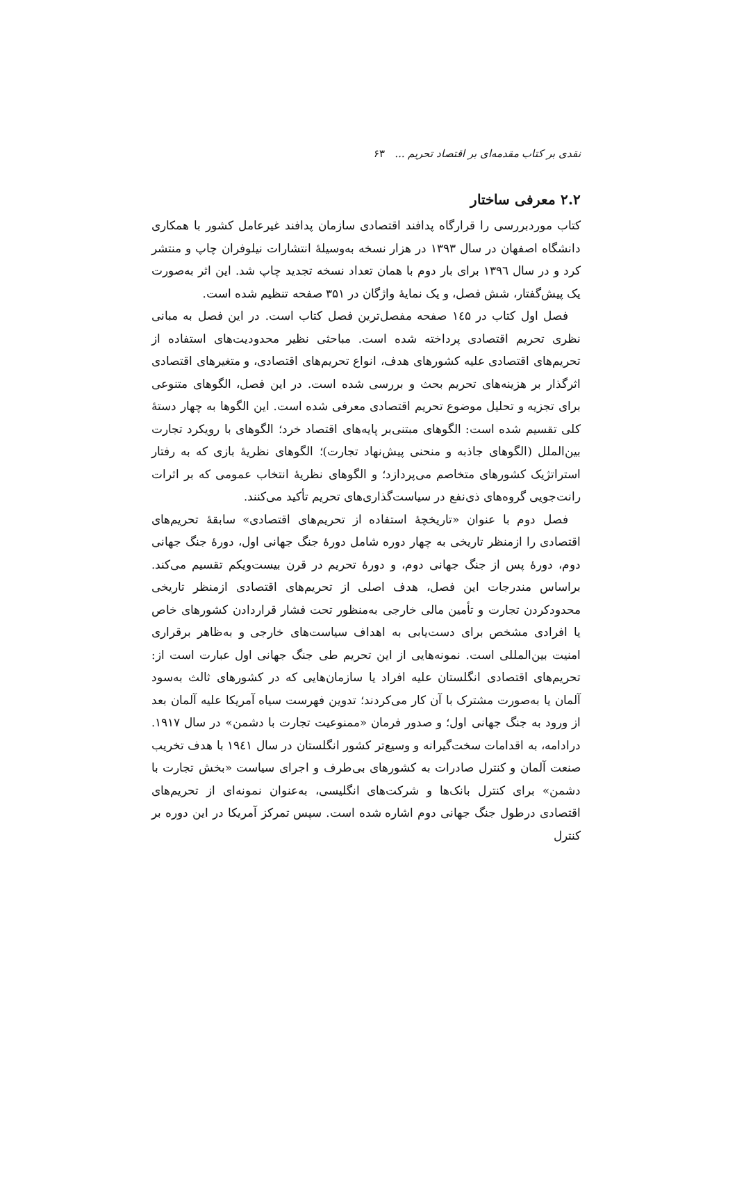نقدی بر کتاب مقدمه‌ای بر اقتصاد تحریم ... ۶۳
۲.۲ معرفی ساختار
کتاب موردبررسی را قرارگاه پدافند اقتصادی سازمان پدافند غیرعامل کشور با همکاری دانشگاه اصفهان در سال ۱۳۹۳ در هزار نسخه به‌وسیلهٔ انتشارات نیلوفران چاپ و منتشر کرد و در سال ۱۳۹٦ برای بار دوم با همان تعداد نسخه تجدید چاپ شد. این اثر به‌صورت یک پیش‌گفتار، شش فصل، و یک نمایهٔ واژگان در ۳۵۱ صفحه تنظیم شده است.
فصل اول کتاب در ۱٤۵ صفحه مفصل‌ترین فصل کتاب است. در این فصل به مبانی نظری تحریم اقتصادی پرداخته شده است. مباحثی نظیر محدودیت‌های استفاده از تحریم‌های اقتصادی علیه کشورهای هدف، انواع تحریم‌های اقتصادی، و متغیرهای اقتصادی اثرگذار بر هزینه‌های تحریم بحث و بررسی شده است. در این فصل، الگوهای متنوعی برای تجزیه و تحلیل موضوع تحریم اقتصادی معرفی شده است. این الگوها به چهار دستهٔ کلی تقسیم شده است: الگوهای مبتنی‌بر پایه‌های اقتصاد خرد؛ الگوهای با رویکرد تجارت بین‌الملل (الگوهای جاذبه و منحنی پیش‌نهاد تجارت)؛ الگوهای نظریهٔ بازی که به رفتار استراتژیک کشورهای متخاصم می‌پردازد؛ و الگوهای نظریهٔ انتخاب عمومی که بر اثرات رانت‌جویی گروه‌های ذی‌نفع در سیاست‌گذاری‌های تحریم تأکید می‌کنند.
فصل دوم با عنوان «تاریخچهٔ استفاده از تحریم‌های اقتصادی» سابقهٔ تحریم‌های اقتصادی را ازمنظر تاریخی به چهار دوره شامل دورهٔ جنگ جهانی اول، دورهٔ جنگ جهانی دوم، دورهٔ پس از جنگ جهانی دوم، و دورهٔ تحریم در قرن بیست‌ویکم تقسیم می‌کند. براساس مندرجات این فصل، هدف اصلی از تحریم‌های اقتصادی ازمنظر تاریخی محدودکردن تجارت و تأمین مالی خارجی به‌منظور تحت فشار قراردادن کشورهای خاص یا افرادی مشخص برای دست‌یابی به اهداف سیاست‌های خارجی و به‌ظاهر برقراری امنیت بین‌المللی است. نمونه‌هایی از این تحریم طی جنگ جهانی اول عبارت است از: تحریم‌های اقتصادی انگلستان علیه افراد یا سازمان‌هایی که در کشورهای ثالث به‌سود آلمان یا به‌صورت مشترک با آن کار می‌کردند؛ تدوین فهرست سیاه آمریکا علیه آلمان بعد از ورود به جنگ جهانی اول؛ و صدور فرمان «ممنوعیت تجارت با دشمن» در سال ۱۹۱۷. درادامه، به اقدامات سخت‌گیرانه و وسیع‌تر کشور انگلستان در سال ۱۹٤۱ با هدف تخریب صنعت آلمان و کنترل صادرات به کشورهای بی‌طرف و اجرای سیاست «بخش تجارت با دشمن» برای کنترل بانک‌ها و شرکت‌های انگلیسی، به‌عنوان نمونه‌ای از تحریم‌های اقتصادی درطول جنگ جهانی دوم اشاره شده است. سپس تمرکز آمریکا در این دوره بر کنترل